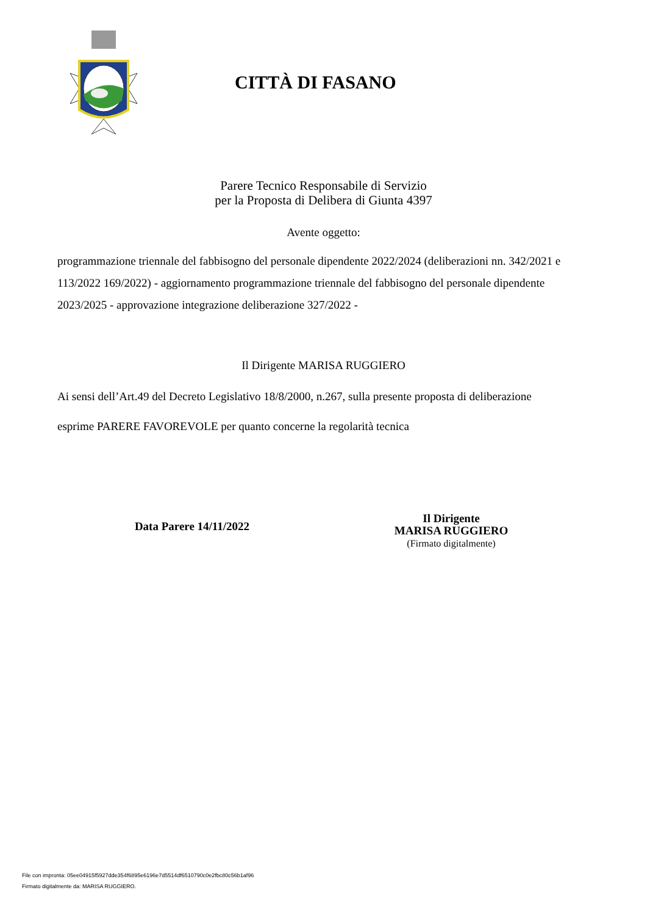CITTÀ DI FASANO
Parere Tecnico Responsabile di Servizio
per la Proposta di Delibera di Giunta 4397
Avente oggetto:
programmazione triennale del fabbisogno del personale dipendente 2022/2024 (deliberazioni nn. 342/2021 e 113/2022 169/2022) - aggiornamento programmazione triennale del fabbisogno del personale dipendente 2023/2025 - approvazione integrazione deliberazione 327/2022 -
Il Dirigente MARISA RUGGIERO
Ai sensi dell’Art.49 del Decreto Legislativo 18/8/2000, n.267, sulla presente proposta di deliberazione
esprime PARERE FAVOREVOLE per quanto concerne la regolarità tecnica
Data Parere 14/11/2022
Il Dirigente
MARISA RUGGIERO
(Firmato digitalmente)
File con impronta: 05ee04915f5927dde354f6895e6196e7d5514df6510790c0e2fbc80c56b1af96
Firmato digitalmente da: MARISA RUGGIERO.